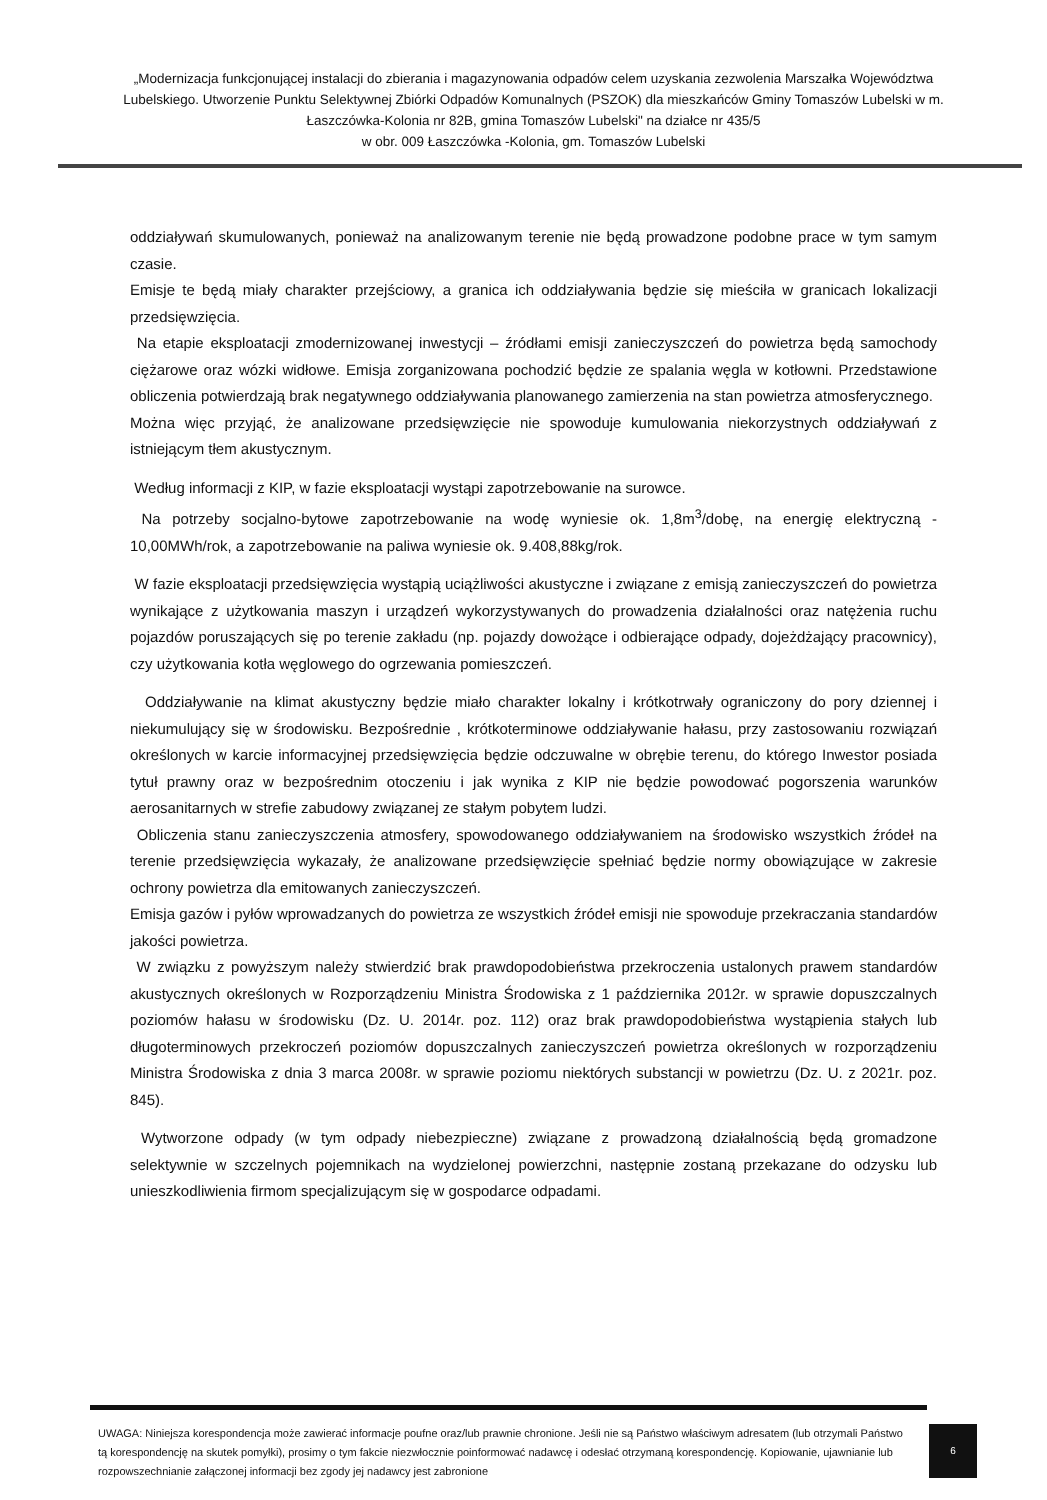„Modernizacja funkcjonującej instalacji do zbierania i magazynowania odpadów celem uzyskania zezwolenia Marszałka Województwa Lubelskiego. Utworzenie Punktu Selektywnej Zbiórki Odpadów Komunalnych (PSZOK) dla mieszkańców Gminy Tomaszów Lubelski w m. Łaszczówka-Kolonia nr 82B, gmina Tomaszów Lubelski" na działce nr 435/5
w obr. 009 Łaszczówka -Kolonia, gm. Tomaszów Lubelski
oddziaływań skumulowanych, ponieważ na analizowanym terenie nie będą prowadzone podobne prace w tym samym czasie.
Emisje te będą miały charakter przejściowy, a granica ich oddziaływania będzie się mieściła w granicach lokalizacji przedsięwzięcia.
Na etapie eksploatacji zmodernizowanej inwestycji – źródłami emisji zanieczyszczeń do powietrza będą samochody ciężarowe oraz wózki widłowe. Emisja zorganizowana pochodzić będzie ze spalania węgla w kotłowni. Przedstawione obliczenia potwierdzają brak negatywnego oddziaływania planowanego zamierzenia na stan powietrza atmosferycznego.
Można więc przyjąć, że analizowane przedsięwzięcie nie spowoduje kumulowania niekorzystnych oddziaływań z istniejącym tłem akustycznym.
Według informacji z KIP, w fazie eksploatacji wystąpi zapotrzebowanie na surowce.
Na potrzeby socjalno-bytowe zapotrzebowanie na wodę wyniesie ok. 1,8m<sup>3</sup>/dobę, na energię elektryczną - 10,00MWh/rok, a zapotrzebowanie na paliwa wyniesie ok. 9.408,88kg/rok.
W fazie eksploatacji przedsięwzięcia wystąpią uciążliwości akustyczne i związane z emisją zanieczyszczeń do powietrza wynikające z użytkowania maszyn i urządzeń wykorzystywanych do prowadzenia działalności oraz natężenia ruchu pojazdów poruszających się po terenie zakładu (np. pojazdy dowożące i odbierające odpady, dojeżdżający pracownicy), czy użytkowania kotła węglowego do ogrzewania pomieszczeń.
Oddziaływanie na klimat akustyczny będzie miało charakter lokalny i krótkotrwały ograniczony do pory dziennej i niekumulujący się w środowisku. Bezpośrednie , krótkoterminowe oddziaływanie hałasu, przy zastosowaniu rozwiązań określonych w karcie informacyjnej przedsięwzięcia będzie odczuwalne w obrębie terenu, do którego Inwestor posiada tytuł prawny oraz w bezpośrednim otoczeniu i jak wynika z KIP nie będzie powodować pogorszenia warunków aerosanitarnych w strefie zabudowy związanej ze stałym pobytem ludzi.
Obliczenia stanu zanieczyszczenia atmosfery, spowodowanego oddziaływaniem na środowisko wszystkich źródeł na terenie przedsięwzięcia wykazały, że analizowane przedsięwzięcie spełniać będzie normy obowiązujące w zakresie ochrony powietrza dla emitowanych zanieczyszczeń.
Emisja gazów i pyłów wprowadzanych do powietrza ze wszystkich źródeł emisji nie spowoduje przekraczania standardów jakości powietrza.
W związku z powyższym należy stwierdzić brak prawdopodobieństwa przekroczenia ustalonych prawem standardów akustycznych określonych w Rozporządzeniu Ministra Środowiska z 1 października 2012r. w sprawie dopuszczalnych poziomów hałasu w środowisku (Dz. U. 2014r. poz. 112) oraz brak prawdopodobieństwa wystąpienia stałych lub długoterminowych przekroczeń poziomów dopuszczalnych zanieczyszczeń powietrza określonych w rozporządzeniu Ministra Środowiska z dnia 3 marca 2008r. w sprawie poziomu niektórych substancji w powietrzu (Dz. U. z 2021r. poz. 845).
Wytworzone odpady (w tym odpady niebezpieczne) związane z prowadzoną działalnością będą gromadzone selektywnie w szczelnych pojemnikach na wydzielonej powierzchni, następnie zostaną przekazane do odzysku lub unieszkodliwienia firmom specjalizującym się w gospodarce odpadami.
UWAGA: Niniejsza korespondencja może zawierać informacje poufne oraz/lub prawnie chronione. Jeśli nie są Państwo właściwym adresatem (lub otrzymali Państwo tą korespondencję na skutek pomyłki), prosimy o tym fakcie niezwłocznie poinformować nadawcę i odesłać otrzymaną korespondencję. Kopiowanie, ujawnianie lub rozpowszechnianie załączonej informacji bez zgody jej nadawcy jest zabronione
6